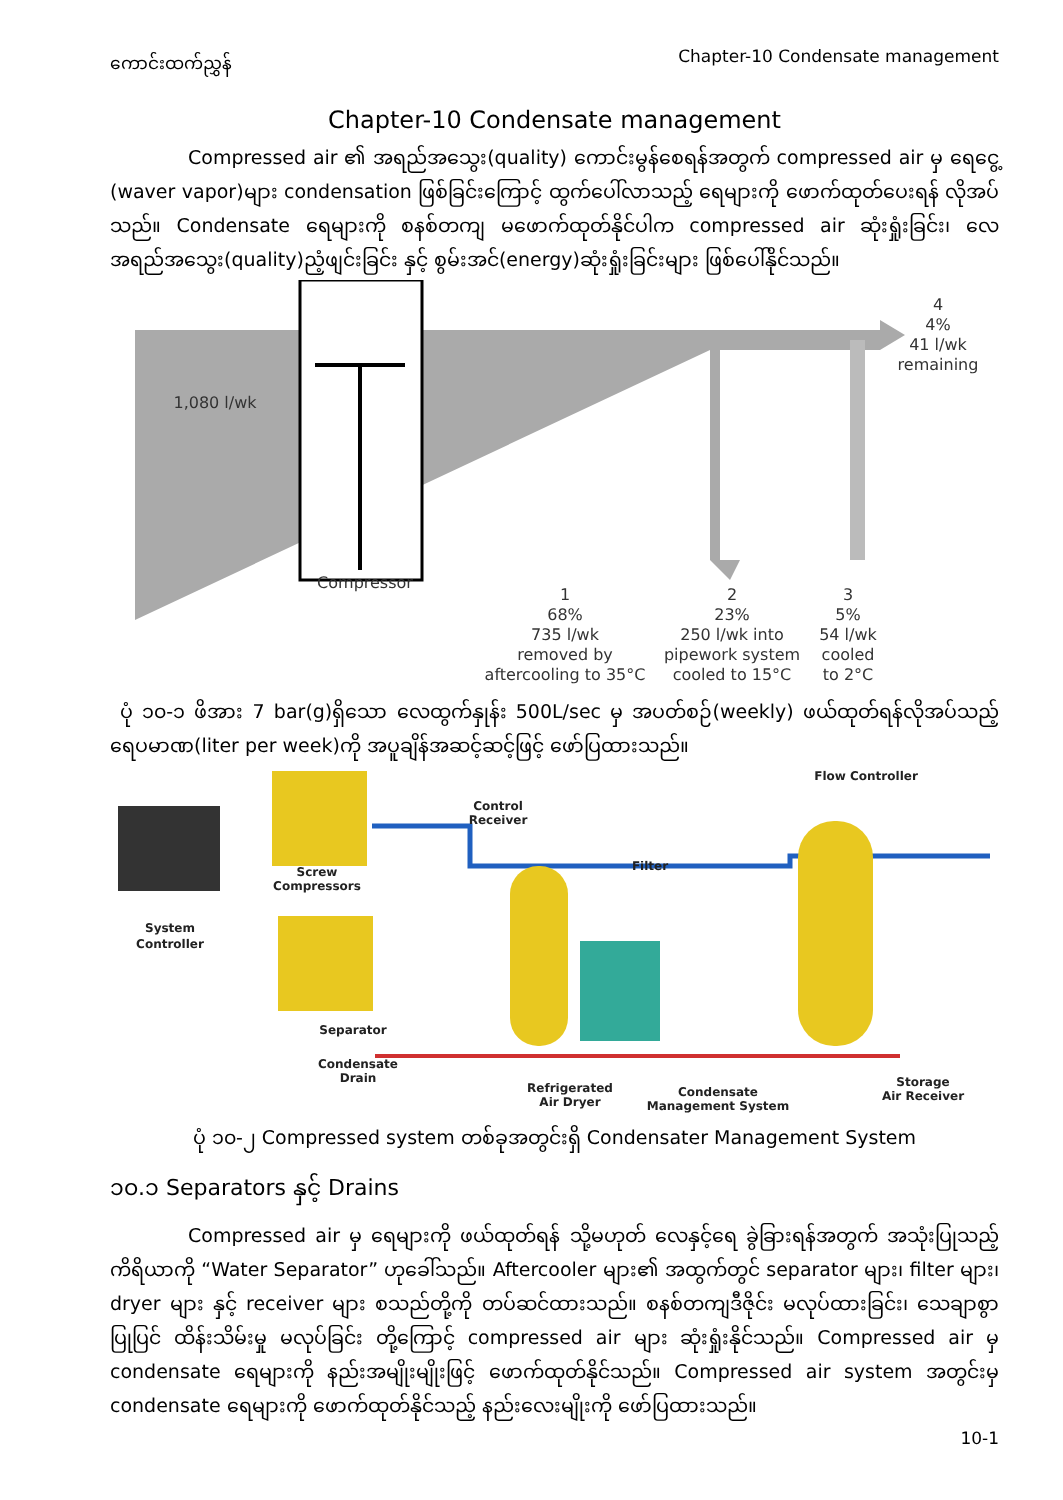ကောင်းထက်ညွှန် Chapter-10 Condensate management
Chapter-10 Condensate management
Compressed air ၏ အရည်အသွေး(quality) ကောင်းမွန်စေရန်အတွက် compressed air မှ ရေငွေ့ (waver vapor)များ condensation ဖြစ်ခြင်းကြောင့် ထွက်ပေါ်လာသည့် ရေများကို ဖောက်ထုတ်ပေးရန် လိုအပ်သည်။ Condensate ရေများကို စနစ်တကျ မဖောက်ထုတ်နိုင်ပါက compressed air ဆုံးရှုံးခြင်း၊ လေအရည်အသွေး(quality)ညံ့ဖျင်းခြင်း နှင့် စွမ်းအင်(energy)ဆုံးရှုံးခြင်းများ ဖြစ်ပေါ်နိုင်သည်။
1,080 l/wk
Compressor
4
4%
41 l/wk
remaining
1
68%
735 l/wk
removed by
aftercooling to 35°C
2
23%
250 l/wk into
pipework system
cooled to 15°C
3
5%
54 l/wk
cooled
to 2°C
ပုံ ၁၀-၁ ဖိအား 7 bar(g)ရှိသော လေထွက်နှုန်း 500L/sec မှ အပတ်စဉ်(weekly) ဖယ်ထုတ်ရန်လိုအပ်သည့် ရေပမာဏ(liter per week)ကို အပူချိန်အဆင့်ဆင့်ဖြင့် ဖော်ပြထားသည်။
Flow Controller
Control
Receiver
Filter
Screw
Compressors
System
Controller
Separator
Condensate
Drain
Refrigerated
Air Dryer
Condensate
Management System
Storage
Air Receiver
ပုံ ၁၀-၂ Compressed system တစ်ခုအတွင်းရှိ Condensater Management System
၁၀.၁ Separators နှင့် Drains
Compressed air မှ ရေများကို ဖယ်ထုတ်ရန် သို့မဟုတ် လေနှင့်ရေ ခွဲခြားရန်အတွက် အသုံးပြုသည့် ကိရိယာကို “Water Separator” ဟုခေါ်သည်။ Aftercooler များ၏ အထွက်တွင် separator များ၊ filter များ၊ dryer များ နှင့် receiver များ စသည်တို့ကို တပ်ဆင်ထားသည်။ စနစ်တကျဒီဇိုင်း မလုပ်ထားခြင်း၊ သေချာစွာ ပြုပြင် ထိန်းသိမ်းမှု မလုပ်ခြင်း တို့ကြောင့် compressed air များ ဆုံးရှုံးနိုင်သည်။ Compressed air မှ condensate ရေများကို နည်းအမျိုးမျိုးဖြင့် ဖောက်ထုတ်နိုင်သည်။ Compressed air system အတွင်းမှ condensate ရေများကို ဖောက်ထုတ်နိုင်သည့် နည်းလေးမျိုးကို ဖော်ပြထားသည်။
10-1